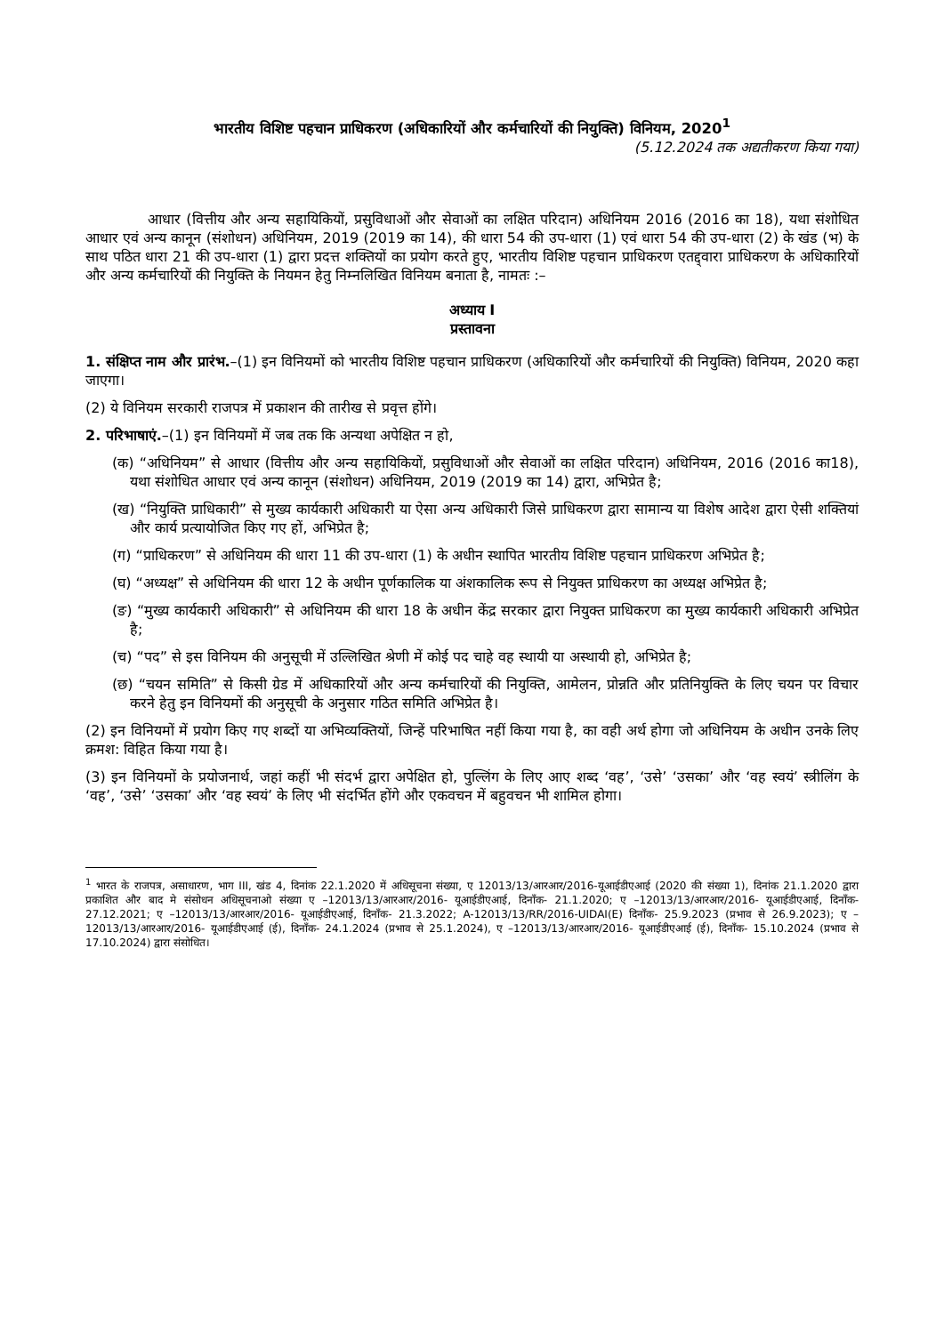भारतीय विशिष्ट पहचान प्राधिकरण (अधिकारियों और कर्मचारियों की नियुक्ति) विनियम, 2020<sup>1</sup>
(5.12.2024 तक अद्यतीकरण किया गया)
आधार (वित्तीय और अन्य सहायिकियों, प्रसुविधाओं और सेवाओं का लक्षित परिदान) अधिनियम 2016 (2016 का 18), यथा संशोधित आधार एवं अन्य कानून (संशोधन) अधिनियम, 2019 (2019 का 14), की धारा 54 की उप-धारा (1) एवं धारा 54 की उप-धारा (2) के खंड (भ) के साथ पठित धारा 21 की उप-धारा (1) द्वारा प्रदत्त शक्तियों का प्रयोग करते हुए, भारतीय विशिष्ट पहचान प्राधिकरण एतद्द्वारा प्राधिकरण के अधिकारियों और अन्य कर्मचारियों की नियुक्ति के नियमन हेतु निम्नलिखित विनियम बनाता है, नामतः :–
अध्याय I
प्रस्तावना
1. संक्षिप्त नाम और प्रारंभ.–(1) इन विनियमों को भारतीय विशिष्ट पहचान प्राधिकरण (अधिकारियों और कर्मचारियों की नियुक्ति) विनियम, 2020 कहा जाएगा।
(2) ये विनियम सरकारी राजपत्र में प्रकाशन की तारीख से प्रवृत्त होंगे।
2. परिभाषाएं.–(1) इन विनियमों में जब तक कि अन्यथा अपेक्षित न हो,
(क) “अधिनियम” से आधार (वित्तीय और अन्य सहायिकियों, प्रसुविधाओं और सेवाओं का लक्षित परिदान) अधिनियम, 2016 (2016 का18), यथा संशोधित आधार एवं अन्य कानून (संशोधन) अधिनियम, 2019 (2019 का 14) द्वारा, अभिप्रेत है;
(ख) “नियुक्ति प्राधिकारी” से मुख्य कार्यकारी अधिकारी या ऐसा अन्य अधिकारी जिसे प्राधिकरण द्वारा सामान्य या विशेष आदेश द्वारा ऐसी शक्तियां और कार्य प्रत्यायोजित किए गए हों, अभिप्रेत है;
(ग) “प्राधिकरण” से अधिनियम की धारा 11 की उप-धारा (1) के अधीन स्थापित भारतीय विशिष्ट पहचान प्राधिकरण अभिप्रेत है;
(घ) “अध्यक्ष” से अधिनियम की धारा 12 के अधीन पूर्णकालिक या अंशकालिक रूप से नियुक्त प्राधिकरण का अध्यक्ष अभिप्रेत है;
(ङ) “मुख्य कार्यकारी अधिकारी” से अधिनियम की धारा 18 के अधीन केंद्र सरकार द्वारा नियुक्त प्राधिकरण का मुख्य कार्यकारी अधिकारी अभिप्रेत है;
(च) “पद” से इस विनियम की अनुसूची में उल्लिखित श्रेणी में कोई पद चाहे वह स्थायी या अस्थायी हो, अभिप्रेत है;
(छ) “चयन समिति” से किसी ग्रेड में अधिकारियों और अन्य कर्मचारियों की नियुक्ति, आमेलन, प्रोन्नति और प्रतिनियुक्ति के लिए चयन पर विचार करने हेतु इन विनियमों की अनुसूची के अनुसार गठित समिति अभिप्रेत है।
(2) इन विनियमों में प्रयोग किए गए शब्दों या अभिव्यक्तियों, जिन्हें परिभाषित नहीं किया गया है, का वही अर्थ होगा जो अधिनियम के अधीन उनके लिए क्रमश: विहित किया गया है।
(3) इन विनियमों के प्रयोजनार्थ, जहां कहीं भी संदर्भ द्वारा अपेक्षित हो, पुल्लिंग के लिए आए शब्द ‘वह’, ‘उसे’ ‘उसका’ और ‘वह स्वयं’ स्त्रीलिंग के ‘वह’, ‘उसे’ ‘उसका’ और ‘वह स्वयं’ के लिए भी संदर्भित होंगे और एकवचन में बहुवचन भी शामिल होगा।
<sup>1</sup> भारत के राजपत्र, असाधारण, भाग III, खंड 4, दिनांक 22.1.2020 में अधिसूचना संख्या, ए 12013/13/आरआर/2016-यूआईडीएआई (2020 की संख्या 1), दिनांक 21.1.2020 द्वारा प्रकाशित और बाद मे संसोधन अधिसूचनाओ संख्या ए –12013/13/आरआर/2016- यूआईडीएआई, दिनाँक- 21.1.2020; ए –12013/13/आरआर/2016- यूआईडीएआई, दिनाँक- 27.12.2021; ए –12013/13/आरआर/2016- यूआईडीएआई, दिनाँक- 21.3.2022; A-12013/13/RR/2016-UIDAI(E) दिनाँक- 25.9.2023 (प्रभाव से 26.9.2023); ए –12013/13/आरआर/2016- यूआईडीएआई (ई), दिनाँक- 24.1.2024 (प्रभाव से 25.1.2024), ए –12013/13/आरआर/2016- यूआईडीएआई (ई), दिनाँक- 15.10.2024 (प्रभाव से 17.10.2024) द्वारा संसोधित।